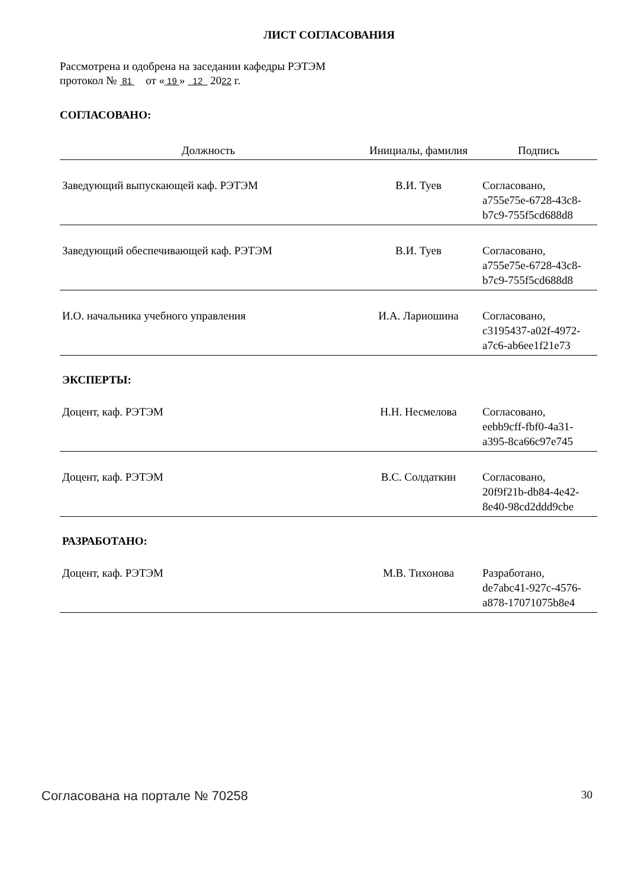ЛИСТ СОГЛАСОВАНИЯ
Рассмотрена и одобрена на заседании кафедры РЭТЭМ
протокол № 81 от « 19 » 12 2022 г.
СОГЛАСОВАНО:
| Должность | Инициалы, фамилия | Подпись |
| --- | --- | --- |
| Заведующий выпускающей каф. РЭТЭМ | В.И. Туев | Согласовано, a755e75e-6728-43c8- b7c9-755f5cd688d8 |
| Заведующий обеспечивающей каф. РЭТЭМ | В.И. Туев | Согласовано, a755e75e-6728-43c8- b7c9-755f5cd688d8 |
| И.О. начальника учебного управления | И.А. Лариошина | Согласовано, c3195437-a02f-4972- a7c6-ab6ee1f21e73 |
ЭКСПЕРТЫ:
| Доцент, каф. РЭТЭМ | Н.Н. Несмелова | Согласовано, eebb9cff-fbf0-4a31- a395-8ca66c97e745 |
| Доцент, каф. РЭТЭМ | В.С. Солдаткин | Согласовано, 20f9f21b-db84-4e42- 8e40-98cd2ddd9cbe |
РАЗРАБОТАНО:
| Доцент, каф. РЭТЭМ | М.В. Тихонова | Разработано, de7abc41-927c-4576- a878-17071075b8e4 |
Согласована на портале № 70258 30